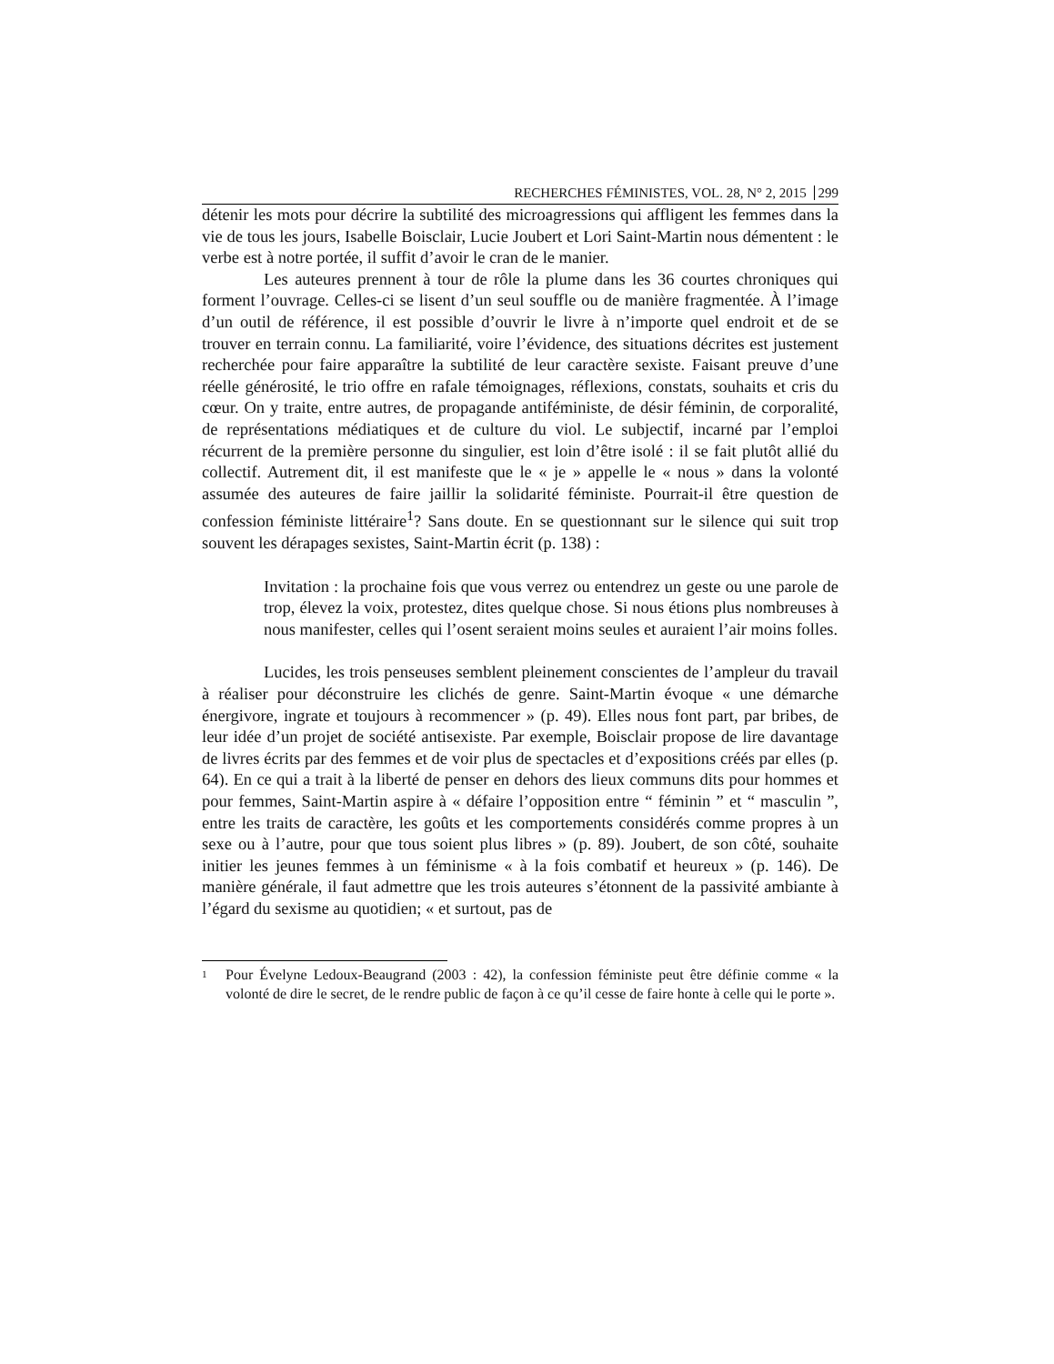RECHERCHES FÉMINISTES, VOL. 28, N° 2, 2015 299
détenir les mots pour décrire la subtilité des microagressions qui affligent les femmes dans la vie de tous les jours, Isabelle Boisclair, Lucie Joubert et Lori Saint-Martin nous démentent : le verbe est à notre portée, il suffit d’avoir le cran de le manier.
Les auteures prennent à tour de rôle la plume dans les 36 courtes chroniques qui forment l’ouvrage. Celles-ci se lisent d’un seul souffle ou de manière fragmentée. À l’image d’un outil de référence, il est possible d’ouvrir le livre à n’importe quel endroit et de se trouver en terrain connu. La familiarité, voire l’évidence, des situations décrites est justement recherchée pour faire apparaître la subtilité de leur caractère sexiste. Faisant preuve d’une réelle générosité, le trio offre en rafale témoignages, réflexions, constats, souhaits et cris du cœur. On y traite, entre autres, de propagande antiféministe, de désir féminin, de corporalité, de représentations médiatiques et de culture du viol. Le subjectif, incarné par l’emploi récurrent de la première personne du singulier, est loin d’être isolé : il se fait plutôt allié du collectif. Autrement dit, il est manifeste que le « je » appelle le « nous » dans la volonté assumée des auteures de faire jaillir la solidarité féministe. Pourrait-il être question de confession féministe littéraire<sup>1</sup>? Sans doute. En se questionnant sur le silence qui suit trop souvent les dérapages sexistes, Saint-Martin écrit (p. 138) :
Invitation : la prochaine fois que vous verrez ou entendrez un geste ou une parole de trop, élevez la voix, protestez, dites quelque chose. Si nous étions plus nombreuses à nous manifester, celles qui l’osent seraient moins seules et auraient l’air moins folles.
Lucides, les trois penseuses semblent pleinement conscientes de l’ampleur du travail à réaliser pour déconstruire les clichés de genre. Saint-Martin évoque « une démarche énergivore, ingrate et toujours à recommencer » (p. 49). Elles nous font part, par bribes, de leur idée d’un projet de société antisexiste. Par exemple, Boisclair propose de lire davantage de livres écrits par des femmes et de voir plus de spectacles et d’expositions créés par elles (p. 64). En ce qui a trait à la liberté de penser en dehors des lieux communs dits pour hommes et pour femmes, Saint-Martin aspire à « défaire l’opposition entre “ féminin ” et “ masculin ”, entre les traits de caractère, les goûts et les comportements considérés comme propres à un sexe ou à l’autre, pour que tous soient plus libres » (p. 89). Joubert, de son côté, souhaite initier les jeunes femmes à un féminisme « à la fois combatif et heureux » (p. 146). De manière générale, il faut admettre que les trois auteures s’étonnent de la passivité ambiante à l’égard du sexisme au quotidien; « et surtout, pas de
<sup>1</sup>
Pour Évelyne Ledoux-Beaugrand (2003 : 42), la confession féministe peut être définie comme « la volonté de dire le secret, de le rendre public de façon à ce qu’il cesse de faire honte à celle qui le porte ».